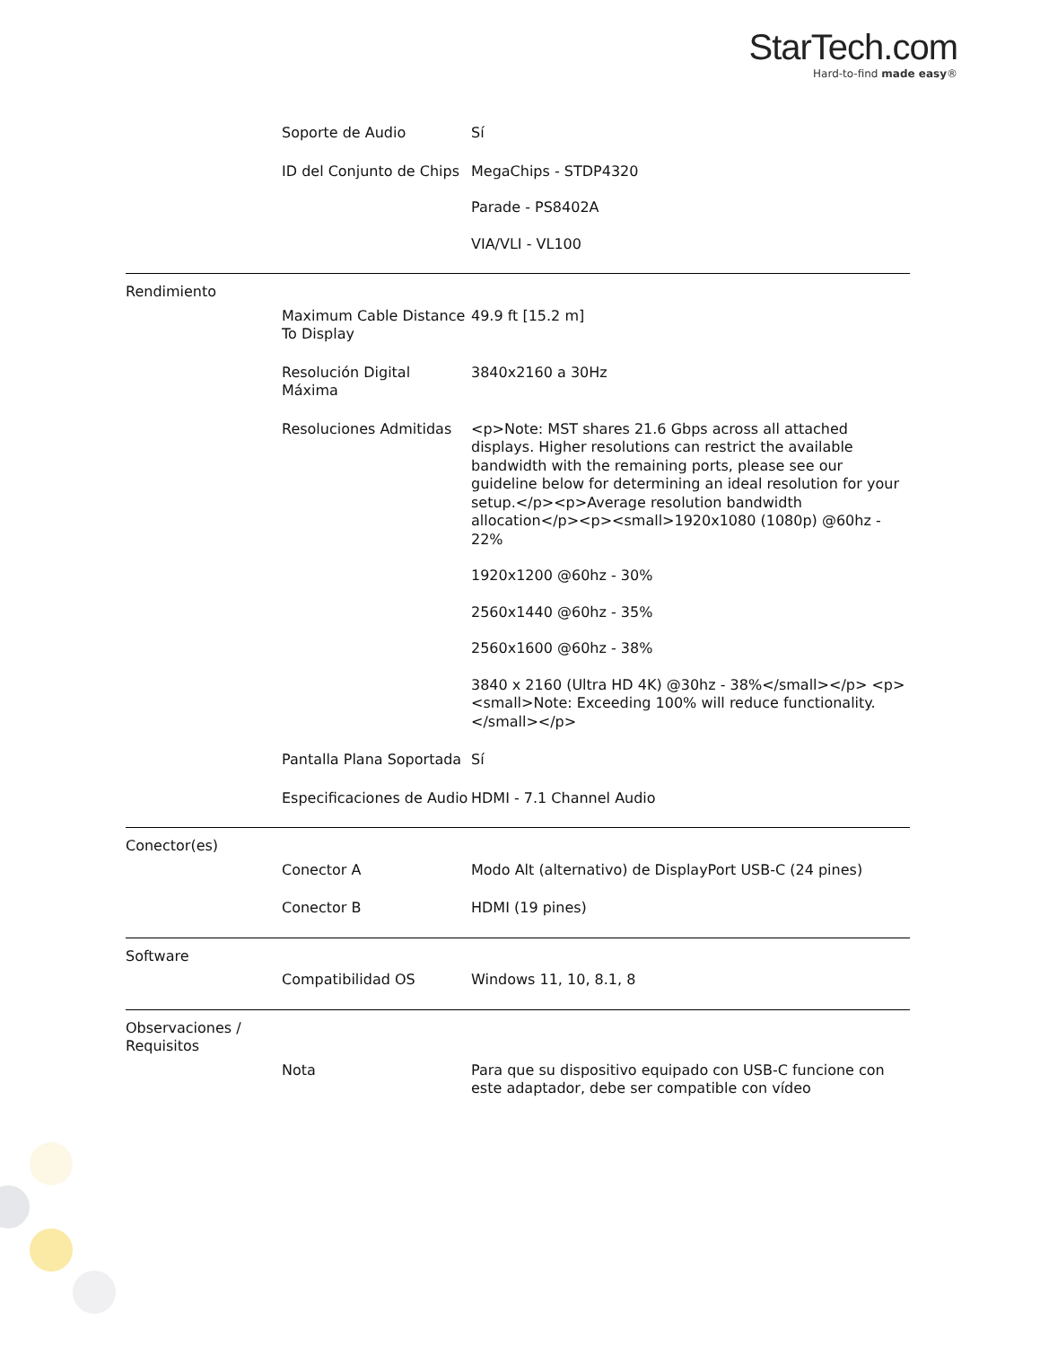StarTech.com
Hard-to-find made easy®
| | Soporte de Audio | Sí |
| | ID del Conjunto de Chips | MegaChips - STDP4320 Parade - PS8402A VIA/VLI - VL100 |
| Rendimiento | | |
| | Maximum Cable Distance To Display | 49.9 ft [15.2 m] |
| | Resolución Digital Máxima | 3840x2160 a 30Hz |
| | Resoluciones Admitidas | <p>Note: MST shares 21.6 Gbps across all attached displays. Higher resolutions can restrict the available bandwidth with the remaining ports, please see our guideline below for determining an ideal resolution for your setup.</p><p>Average resolution bandwidth allocation</p><p><small>1920x1080 (1080p) @60hz - 22% 1920x1200 @60hz - 30% 2560x1440 @60hz - 35% 2560x1600 @60hz - 38% 3840 x 2160 (Ultra HD 4K) @30hz - 38%</small></p> <p><small>Note: Exceeding 100% will reduce functionality.</small></p> |
| | Pantalla Plana Soportada | Sí |
| | Especificaciones de Audio | HDMI - 7.1 Channel Audio |
| Conector(es) | | |
| | Conector A | Modo Alt (alternativo) de DisplayPort USB-C (24 pines) |
| | Conector B | HDMI (19 pines) |
| Software | | |
| | Compatibilidad OS | Windows 11, 10, 8.1, 8 |
| Observaciones / Requisitos | | |
| | Nota | Para que su dispositivo equipado con USB-C funcione con este adaptador, debe ser compatible con vídeo |